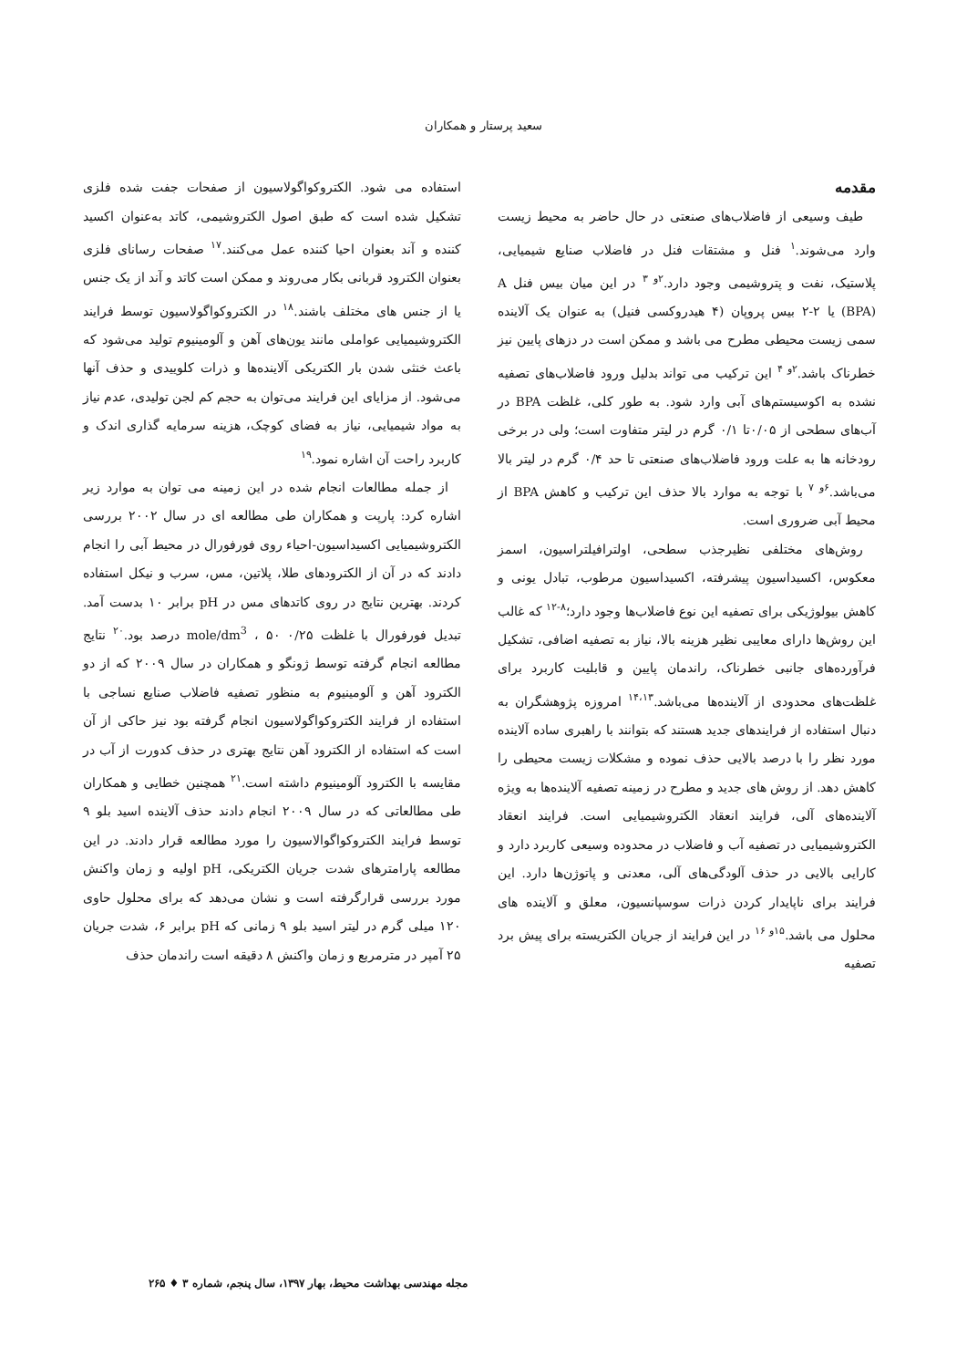سعید پرستار و همکاران
مقدمه
طیف وسیعی از فاضلاب‌های صنعتی در حال حاضر به محیط زیست وارد می‌شوند.<sup>۱</sup> فنل و مشتقات فنل در فاضلاب صنایع شیمیایی، پلاستیک، نفت و پتروشیمی وجود دارد.<sup>۲و ۳</sup> در این میان بیس فنل A (BPA) یا ۲-۲ بیس پروپان (۴ هیدروکسی فنیل) به عنوان یک آلاینده سمی زیست محیطی مطرح می باشد و ممکن است در دزهای پایین نیز خطرناک باشد.<sup>۲و ۴</sup> این ترکیب می تواند بدلیل ورود فاضلاب‌های تصفیه نشده به اکوسیستم‌های آبی وارد شود. به طور کلی، غلظت BPA در آب‌های سطحی از ۰/۰۵تا ۰/۱ گرم در لیتر متفاوت است؛ ولی در برخی رودخانه ها به علت ورود فاضلاب‌های صنعتی تا حد ۰/۴ گرم در لیتر بالا می‌باشد.<sup>۶و ۷</sup> با توجه به موارد بالا حذف این ترکیب و کاهش BPA از محیط آبی ضروری است.
روش‌های مختلفی نظیرجذب سطحی، اولترافیلتراسیون، اسمز معکوس، اکسیداسیون پیشرفته، اکسیداسیون مرطوب، تبادل یونی و کاهش بیولوژیکی برای تصفیه این نوع فاضلاب‌ها وجود دارد؛<sup>۸-۱۲</sup> که غالب این روش‌ها دارای معایبی نظیر هزینه بالا، نیاز به تصفیه اضافی، تشکیل فرآورده‌های جانبی خطرناک، راندمان پایین و قابلیت کاربرد برای غلظت‌های محدودی از آلاینده‌ها می‌باشد.<sup>۱۴،۱۳</sup> امروزه پژوهشگران به دنبال استفاده از فرایندهای جدید هستند که بتوانند با راهبری ساده آلاینده مورد نظر را با درصد بالایی حذف نموده و مشکلات زیست محیطی را کاهش دهد. از روش های جدید و مطرح در زمینه تصفیه آلاینده‌ها به ویژه آلاینده‌های آلی، فرایند انعقاد الکتروشیمیایی است. فرایند انعقاد الکتروشیمیایی در تصفیه آب و فاضلاب در محدوده وسیعی کاربرد دارد و کارایی بالایی در حذف آلودگی‌های آلی، معدنی و پاتوژن‌ها دارد. این فرایند برای ناپایدار کردن ذرات سوسپانسیون، معلق و آلاینده های محلول می باشد.<sup>۱۵و ۱۶</sup> در این فرایند از جریان الکتریسته برای پیش برد تصفیه
استفاده می شود. الکتروکواگولاسیون از صفحات جفت شده فلزی تشکیل شده است که طبق اصول الکتروشیمی، کاتد به‌عنوان اکسید کننده و آند بعنوان احیا کننده عمل می‌کنند.<sup>۱۷</sup> صفحات رسانای فلزی بعنوان الکترود قربانی بکار می‌روند و ممکن است کاتد و آند از یک جنس یا از جنس های مختلف باشند.<sup>۱۸</sup> در الکتروکواگولاسیون توسط فرایند الکتروشیمیایی عواملی مانند یون‌های آهن و آلومینیوم تولید می‌شود که باعث خنثی شدن بار الکتریکی آلاینده‌ها و ذرات کلوییدی و حذف آنها می‌شود. از مزایای این فرایند می‌توان به حجم کم لجن تولیدی، عدم نیاز به مواد شیمیایی، نیاز به فضای کوچک، هزینه سرمایه گذاری اندک و کاربرد راحت آن اشاره نمود.<sup>۱۹</sup>
از جمله مطالعات انجام شده در این زمینه می توان به موارد زیر اشاره کرد: پارپت و همکاران طی مطالعه ای در سال ۲۰۰۲ بررسی الکتروشیمیایی اکسیداسیون-احیاء روی فورفورال در محیط آبی را انجام دادند که در آن از الکترودهای طلا، پلاتین، مس، سرب و نیکل استفاده کردند. بهترین نتایج در روی کاتدهای مس در pH برابر ۱۰ بدست آمد. تبدیل فورفورال با غلظت ۰/۲۵ mole/dm<sup>3</sup> ، ۵۰ درصد بود.<sup>۲۰</sup> نتایج مطالعه انجام گرفته توسط ژونگو و همکاران در سال ۲۰۰۹ که از دو الکترود آهن و آلومینیوم به منظور تصفیه فاضلاب صنایع نساجی با استفاده از فرایند الکتروکواگولاسیون انجام گرفته بود نیز حاکی از آن است که استفاده از الکترود آهن نتایج بهتری در حذف کدورت از آب در مقایسه با الکترود آلومینیوم داشته است.<sup>۲۱</sup> همچنین خطایی و همکاران طی مطالعاتی که در سال ۲۰۰۹ انجام دادند حذف آلاینده اسید بلو ۹ توسط فرایند الکتروکواگوالاسیون را مورد مطالعه قرار دادند. در این مطالعه پارامترهای شدت جریان الکتریکی، pH اولیه و زمان واکنش مورد بررسی قرارگرفته است و نشان می‌دهد که برای محلول حاوی ۱۲۰ میلی گرم در لیتر اسید بلو ۹ زمانی که pH برابر ۶، شدت جریان ۲۵ آمپر در مترمربع و زمان واکنش ۸ دقیقه است راندمان حذف
مجله مهندسی بهداشت محیط، بهار ۱۳۹۷، سال پنجم، شماره ۳ ♦ ۲۶۵